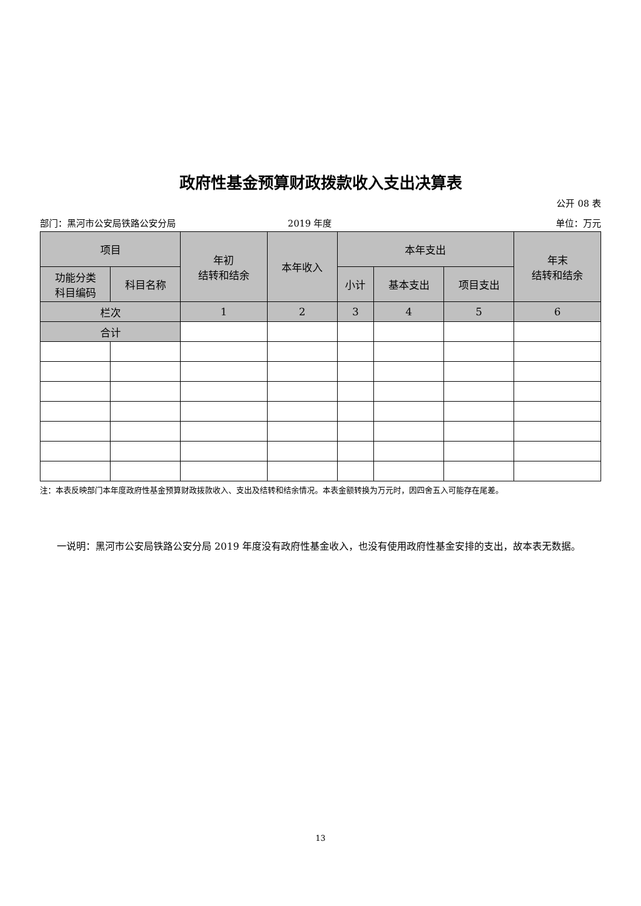政府性基金预算财政拨款收入支出决算表
公开 08 表
部门：黑河市公安局铁路公安分局 2019 年度 单位：万元
| 项目 | | 年初 结转和结余 | 本年收入 | 本年支出 | | | 年末 结转和结余 |
| --- | --- | --- | --- | --- | --- | --- | --- |
| 功能分类 科目编码 | 科目名称 | | | 小计 | 基本支出 | 项目支出 | |
| 栏次 | | 1 | 2 | 3 | 4 | 5 | 6 |
| 合计 | | | | | | | |
注：本表反映部门本年度政府性基金预算财政拨款收入、支出及结转和结余情况。本表金额转换为万元时，因四舍五入可能存在尾差。
一说明：黑河市公安局铁路公安分局 2019 年度没有政府性基金收入，也没有使用政府性基金安排的支出，故本表无数据。
13